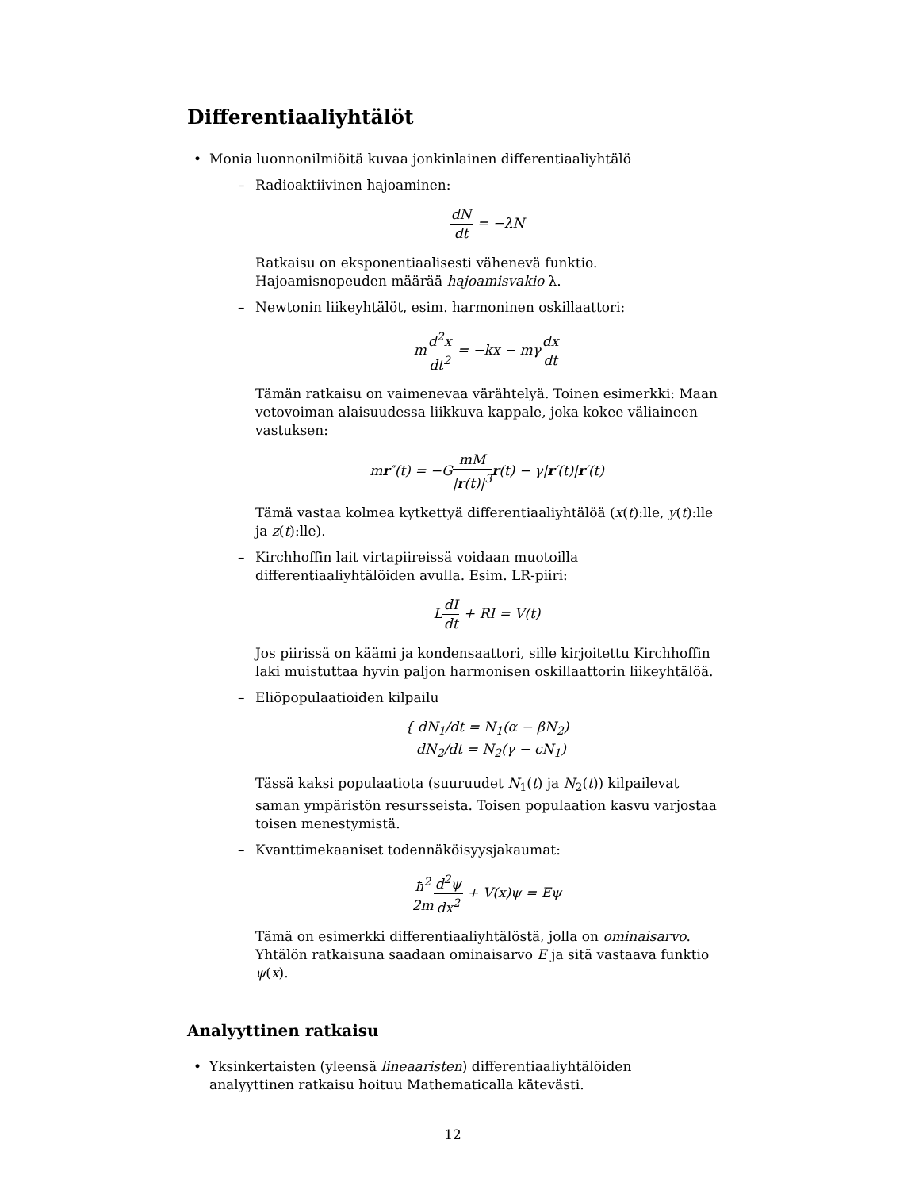Differentiaaliyhtälöt
• Monia luonnonilmiöitä kuvaa jonkinlainen differentiaaliyhtälö
– Radioaktiivinen hajoaminen:
dN dt = −λN
Ratkaisu on eksponentiaalisesti vähenevä funktio. Hajoamisnopeuden määrää hajoamisvakio λ.
– Newtonin liikeyhtälöt, esim. harmoninen oskillaattori:
md<sup>2</sup>x dt<sup>2</sup> = −kx − mγdx dt
Tämän ratkaisu on vaimenevaa värähtelyä. Toinen esimerkki: Maan vetovoiman alaisuudessa liikkuva kappale, joka kokee väliaineen vastuksen:
mr″(t) = −GmM |r(t)|<sup>3</sup> r(t) − γ|r′(t)|r′(t)
Tämä vastaa kolmea kytkettyä differentiaaliyhtälöä (x(t):lle, y(t):lle ja z(t):lle).
– Kirchhoffin lait virtapiireissä voidaan muotoilla differentiaaliyhtälöiden avulla. Esim. LR-piiri:
LdI dt + RI = V(t)
Jos piirissä on käämi ja kondensaattori, sille kirjoitettu Kirchhoffin laki muistuttaa hyvin paljon harmonisen oskillaattorin liikeyhtälöä.
– Eliöpopulaatioiden kilpailu
{ dN<sub>1</sub>/dt = N<sub>1</sub>(α − βN<sub>2</sub>)
dN<sub>2</sub>/dt = N<sub>2</sub>(γ − ϵN<sub>1</sub>)
Tässä kaksi populaatiota (suuruudet N<sub>1</sub>(t) ja N<sub>2</sub>(t)) kilpailevat saman ympäristön resursseista. Toisen populaation kasvu varjostaa toisen menestymistä.
– Kvanttimekaaniset todennäköisyysjakaumat:
ħ<sup>2</sup> 2m d<sup>2</sup>ψ dx<sup>2</sup> + V(x)ψ = Eψ
Tämä on esimerkki differentiaaliyhtälöstä, jolla on ominaisarvo. Yhtälön ratkaisuna saadaan ominaisarvo E ja sitä vastaava funktio ψ(x).
Analyyttinen ratkaisu
• Yksinkertaisten (yleensä lineaaristen) differentiaaliyhtälöiden analyyttinen ratkaisu hoituu Mathematicalla kätevästi.
12